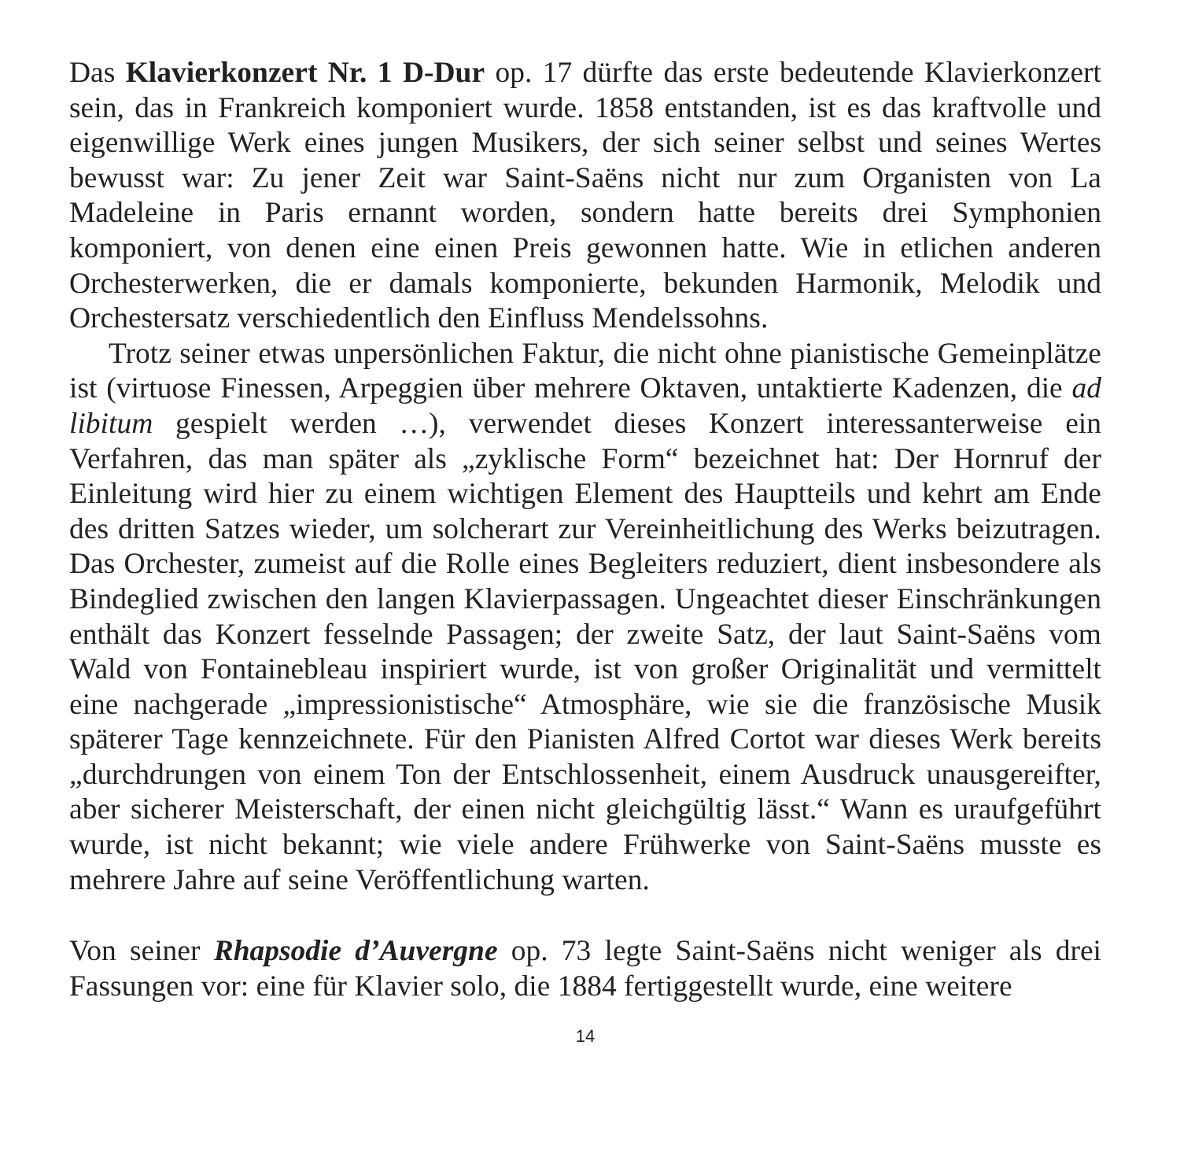Das Klavierkonzert Nr. 1 D-Dur op. 17 dürfte das erste bedeutende Klavierkonzert sein, das in Frankreich komponiert wurde. 1858 entstanden, ist es das kraftvolle und eigenwillige Werk eines jungen Musikers, der sich seiner selbst und seines Wertes bewusst war: Zu jener Zeit war Saint-Saëns nicht nur zum Organisten von La Madeleine in Paris ernannt worden, sondern hatte bereits drei Symphonien komponiert, von denen eine einen Preis gewonnen hatte. Wie in etlichen anderen Orchesterwerken, die er damals komponierte, bekunden Harmonik, Melodik und Orchestersatz verschiedentlich den Einfluss Mendelssohns.
Trotz seiner etwas unpersönlichen Faktur, die nicht ohne pianistische Gemeinplätze ist (virtuose Finessen, Arpeggien über mehrere Oktaven, untaktierte Kadenzen, die ad libitum gespielt werden …), verwendet dieses Konzert interessanterweise ein Verfahren, das man später als „zyklische Form“ bezeichnet hat: Der Hornruf der Einleitung wird hier zu einem wichtigen Element des Hauptteils und kehrt am Ende des dritten Satzes wieder, um solcherart zur Vereinheitlichung des Werks beizutragen. Das Orchester, zumeist auf die Rolle eines Begleiters reduziert, dient insbesondere als Bindeglied zwischen den langen Klavierpassagen. Ungeachtet dieser Einschränkungen enthält das Konzert fesselnde Passagen; der zweite Satz, der laut Saint-Saëns vom Wald von Fontainebleau inspiriert wurde, ist von großer Originalität und vermittelt eine nachgerade „impressionistische“ Atmosphäre, wie sie die französische Musik späterer Tage kennzeichnete. Für den Pianisten Alfred Cortot war dieses Werk bereits „durchdrungen von einem Ton der Entschlossenheit, einem Ausdruck unausgereifter, aber sicherer Meisterschaft, der einen nicht gleichgültig lässt.“ Wann es uraufgeführt wurde, ist nicht bekannt; wie viele andere Frühwerke von Saint-Saëns musste es mehrere Jahre auf seine Veröffentlichung warten.
Von seiner Rhapsodie d’Auvergne op. 73 legte Saint-Saëns nicht weniger als drei Fassungen vor: eine für Klavier solo, die 1884 fertiggestellt wurde, eine weitere
14